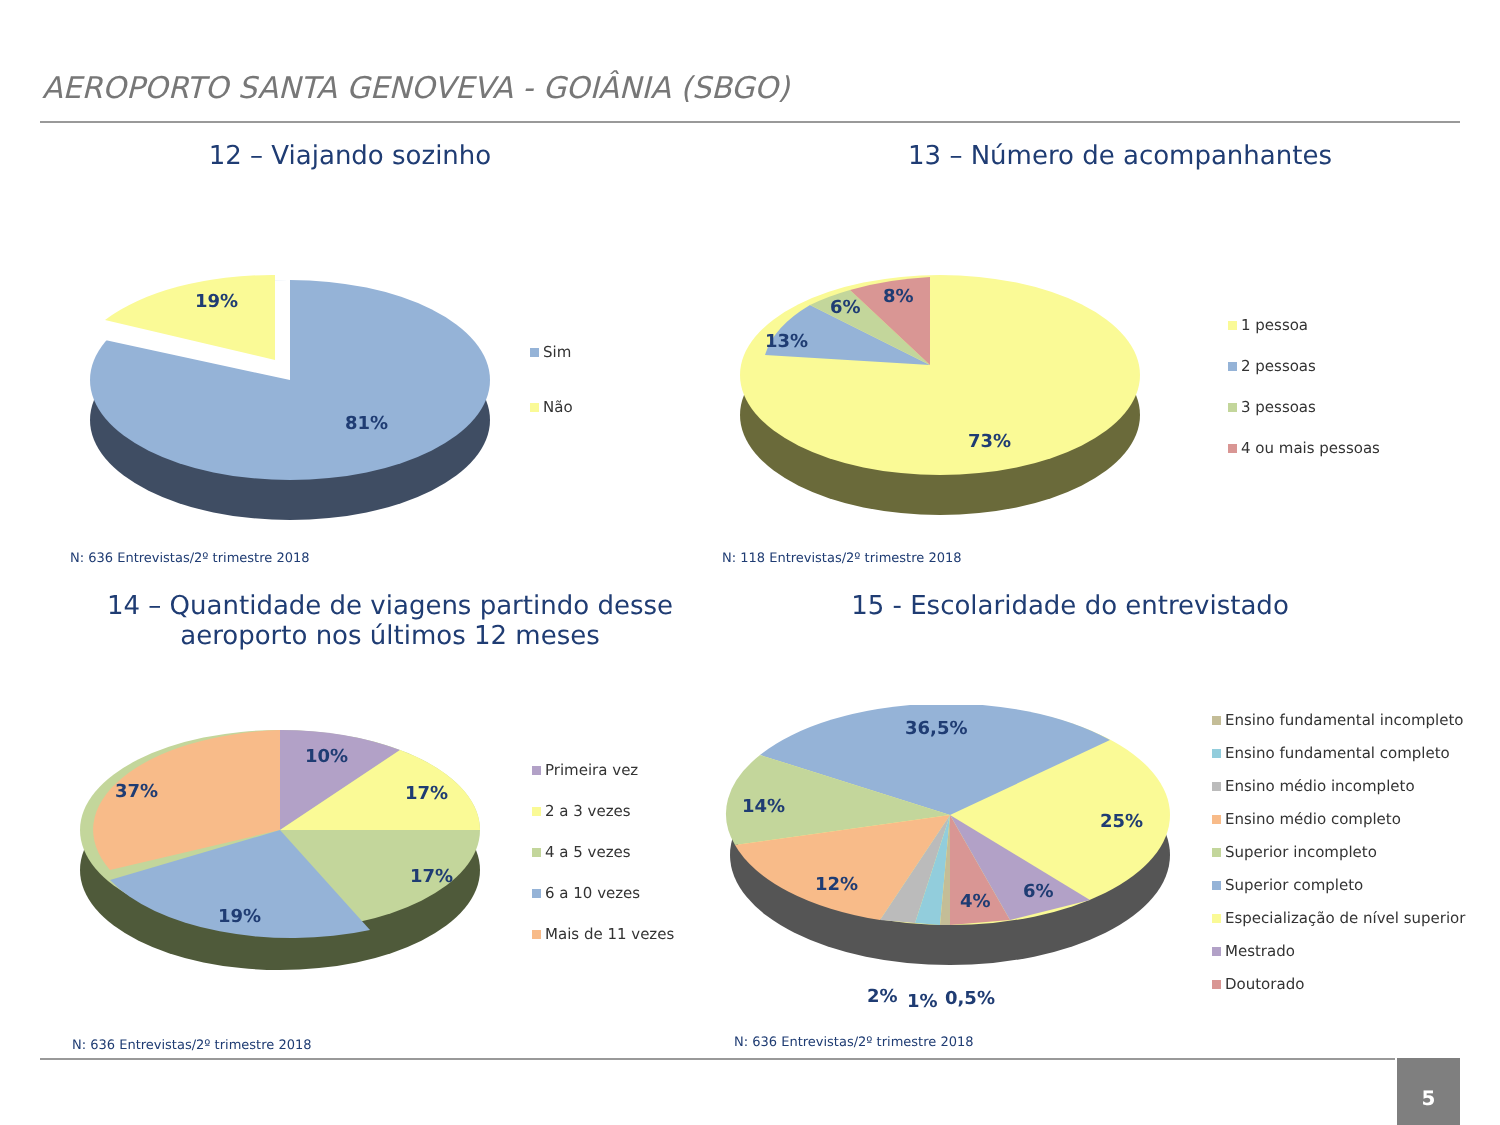AEROPORTO SANTA GENOVEVA - GOIÂNIA (SBGO)
12 – Viajando sozinho
19%
81%
Sim
Não
N: 636 Entrevistas/2º trimestre 2018
13 – Número de acompanhantes
13%
6%
8%
73%
1 pessoa
2 pessoas
3 pessoas
4 ou mais pessoas
N: 118 Entrevistas/2º trimestre 2018
14 – Quantidade de viagens partindo desse aeroporto nos últimos 12 meses
37%
10%
17%
17%
19%
Primeira vez
2 a 3 vezes
4 a 5 vezes
6 a 10 vezes
Mais de 11 vezes
N: 636 Entrevistas/2º trimestre 2018
15 - Escolaridade do entrevistado
36,5%
14%
25%
12%
4% 6%
2% 1% 0,5%
Ensino fundamental incompleto
Ensino fundamental completo
Ensino médio incompleto
Ensino médio completo
Superior incompleto
Superior completo
Especialização de nível superior
Mestrado
Doutorado
N: 636 Entrevistas/2º trimestre 2018
5